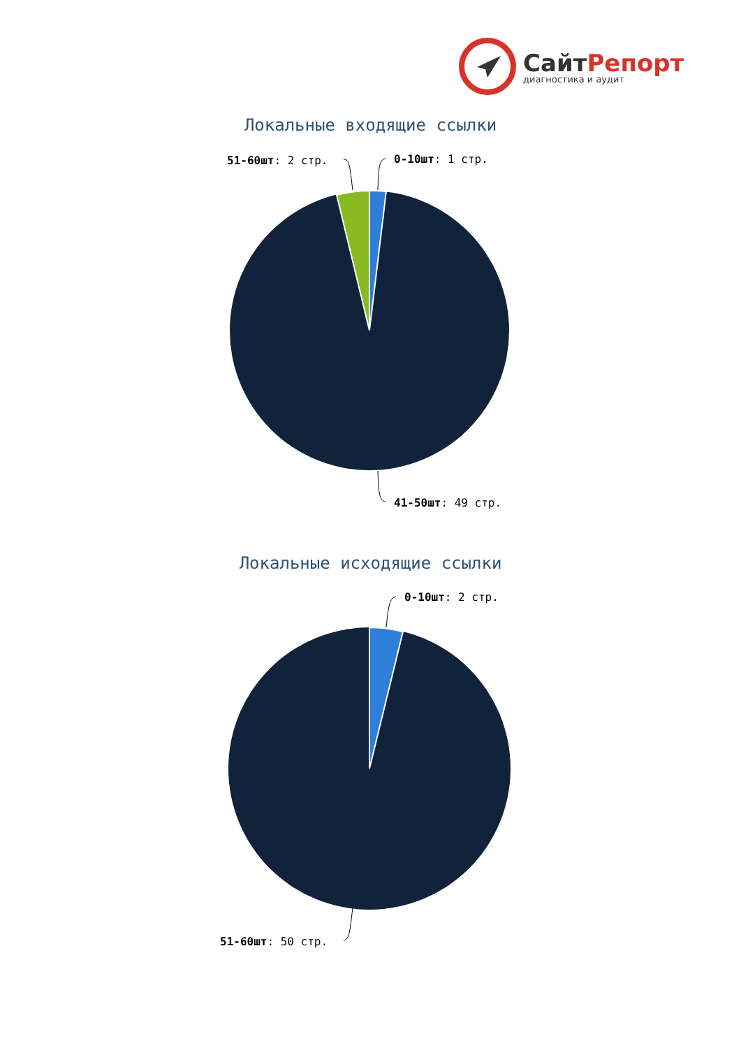СайтРепорт
диагностика и аудит
Локальные входящие ссылки
51-60шт: 2 стр. 0-10шт: 1 стр.
41-50шт: 49 стр.
Локальные исходящие ссылки
0-10шт: 2 стр.
51-60шт: 50 стр.